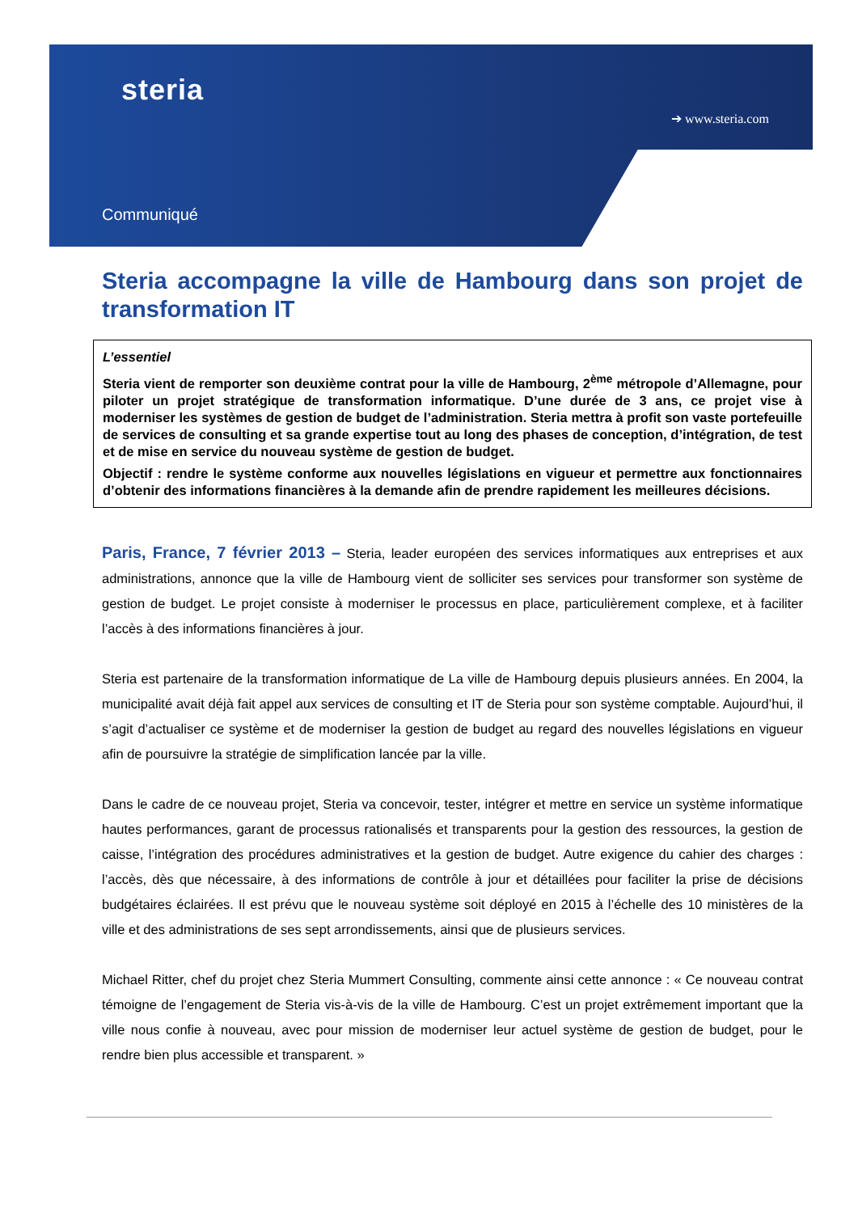steria
➔ www.steria.com
Communiqué
Steria accompagne la ville de Hambourg dans son projet de transformation IT
L’essentiel
Steria vient de remporter son deuxième contrat pour la ville de Hambourg, 2<sup>ème</sup> métropole d’Allemagne, pour piloter un projet stratégique de transformation informatique. D’une durée de 3 ans, ce projet vise à moderniser les systèmes de gestion de budget de l’administration. Steria mettra à profit son vaste portefeuille de services de consulting et sa grande expertise tout au long des phases de conception, d’intégration, de test et de mise en service du nouveau système de gestion de budget.
Objectif : rendre le système conforme aux nouvelles législations en vigueur et permettre aux fonctionnaires d’obtenir des informations financières à la demande afin de prendre rapidement les meilleures décisions.
Paris, France, 7 février 2013 – Steria, leader européen des services informatiques aux entreprises et aux administrations, annonce que la ville de Hambourg vient de solliciter ses services pour transformer son système de gestion de budget. Le projet consiste à moderniser le processus en place, particulièrement complexe, et à faciliter l’accès à des informations financières à jour.
Steria est partenaire de la transformation informatique de La ville de Hambourg depuis plusieurs années. En 2004, la municipalité avait déjà fait appel aux services de consulting et IT de Steria pour son système comptable. Aujourd’hui, il s’agit d’actualiser ce système et de moderniser la gestion de budget au regard des nouvelles législations en vigueur afin de poursuivre la stratégie de simplification lancée par la ville.
Dans le cadre de ce nouveau projet, Steria va concevoir, tester, intégrer et mettre en service un système informatique hautes performances, garant de processus rationalisés et transparents pour la gestion des ressources, la gestion de caisse, l’intégration des procédures administratives et la gestion de budget. Autre exigence du cahier des charges : l’accès, dès que nécessaire, à des informations de contrôle à jour et détaillées pour faciliter la prise de décisions budgétaires éclairées. Il est prévu que le nouveau système soit déployé en 2015 à l’échelle des 10 ministères de la ville et des administrations de ses sept arrondissements, ainsi que de plusieurs services.
Michael Ritter, chef du projet chez Steria Mummert Consulting, commente ainsi cette annonce : « Ce nouveau contrat témoigne de l’engagement de Steria vis-à-vis de la ville de Hambourg. C’est un projet extrêmement important que la ville nous confie à nouveau, avec pour mission de moderniser leur actuel système de gestion de budget, pour le rendre bien plus accessible et transparent. »